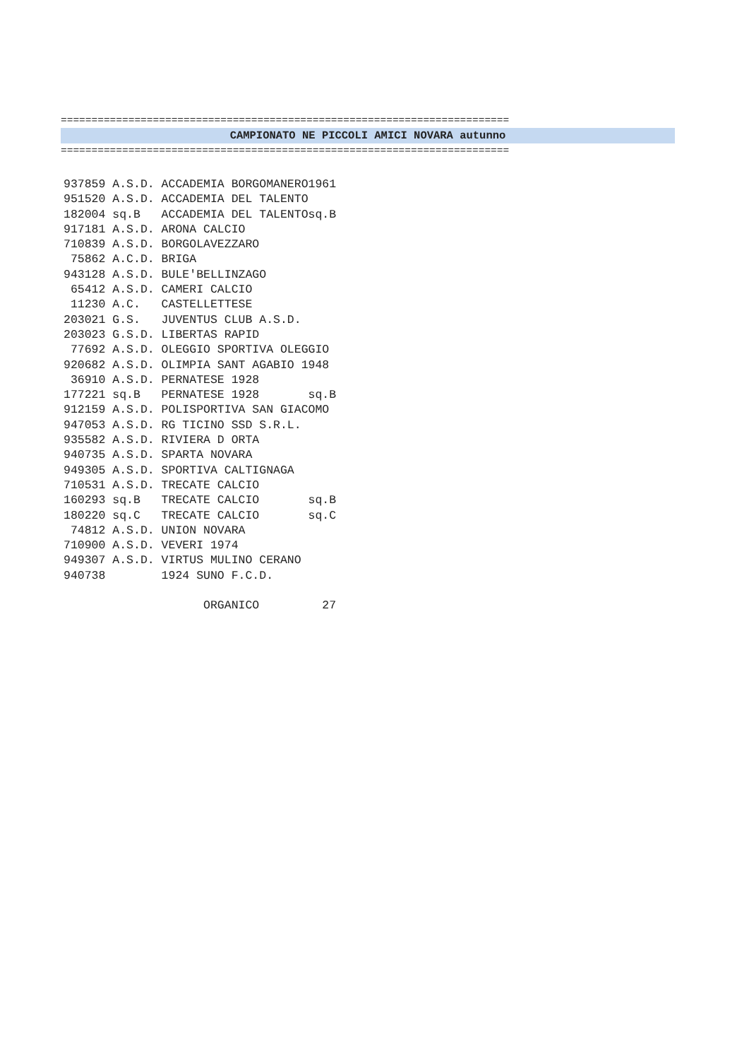=========================================================================
CAMPIONATO NE PICCOLI AMICI NOVARA autunno
=========================================================================
937859 A.S.D. ACCADEMIA BORGOMANERO1961
951520 A.S.D. ACCADEMIA DEL TALENTO
182004 sq.B   ACCADEMIA DEL TALENTOsq.B
917181 A.S.D. ARONA CALCIO
710839 A.S.D. BORGOLAVEZZARO
 75862 A.C.D. BRIGA
943128 A.S.D. BULE'BELLINZAGO
 65412 A.S.D. CAMERI CALCIO
 11230 A.C.   CASTELLETTESE
203021 G.S.   JUVENTUS CLUB A.S.D.
203023 G.S.D. LIBERTAS RAPID
 77692 A.S.D. OLEGGIO SPORTIVA OLEGGIO
920682 A.S.D. OLIMPIA SANT AGABIO 1948
 36910 A.S.D. PERNATESE 1928
177221 sq.B   PERNATESE 1928       sq.B
912159 A.S.D. POLISPORTIVA SAN GIACOMO
947053 A.S.D. RG TICINO SSD S.R.L.
935582 A.S.D. RIVIERA D ORTA
940735 A.S.D. SPARTA NOVARA
949305 A.S.D. SPORTIVA CALTIGNAGA
710531 A.S.D. TRECATE CALCIO
160293 sq.B   TRECATE CALCIO       sq.B
180220 sq.C   TRECATE CALCIO       sq.C
 74812 A.S.D. UNION NOVARA
710900 A.S.D. VEVERI 1974
949307 A.S.D. VIRTUS MULINO CERANO
940738        1924 SUNO F.C.D.

                    ORGANICO         27